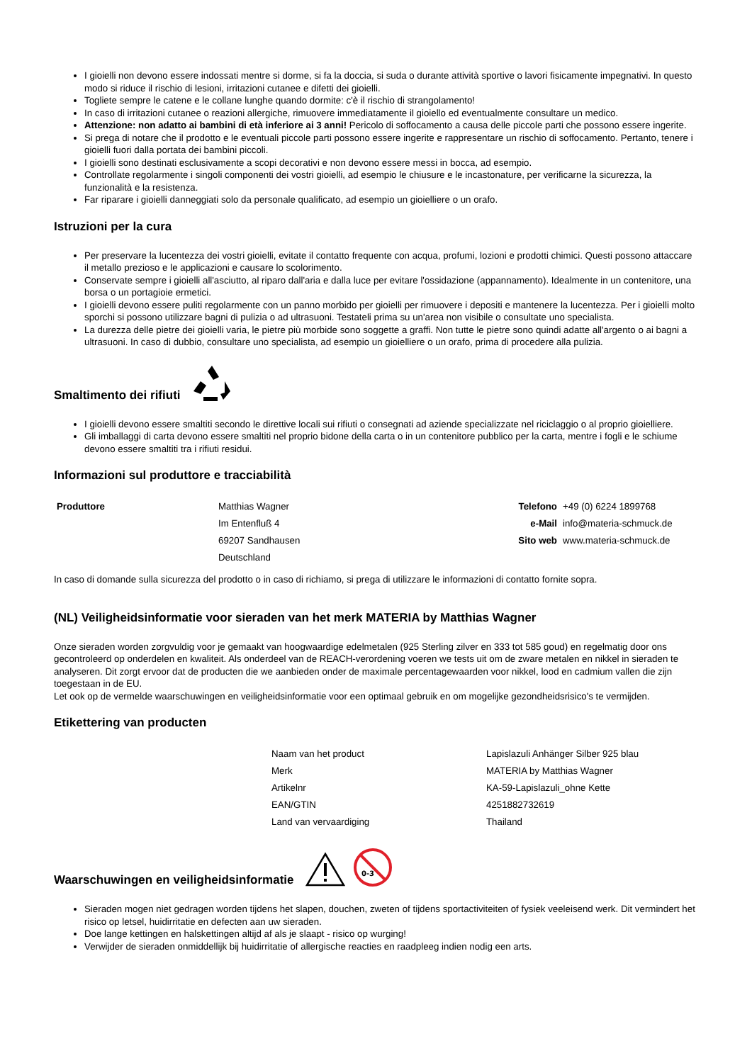I gioielli non devono essere indossati mentre si dorme, si fa la doccia, si suda o durante attività sportive o lavori fisicamente impegnativi. In questo modo si riduce il rischio di lesioni, irritazioni cutanee e difetti dei gioielli.
Togliete sempre le catene e le collane lunghe quando dormite: c'è il rischio di strangolamento!
In caso di irritazioni cutanee o reazioni allergiche, rimuovere immediatamente il gioiello ed eventualmente consultare un medico.
Attenzione: non adatto ai bambini di età inferiore ai 3 anni! Pericolo di soffocamento a causa delle piccole parti che possono essere ingerite.
Si prega di notare che il prodotto e le eventuali piccole parti possono essere ingerite e rappresentare un rischio di soffocamento. Pertanto, tenere i gioielli fuori dalla portata dei bambini piccoli.
I gioielli sono destinati esclusivamente a scopi decorativi e non devono essere messi in bocca, ad esempio.
Controllate regolarmente i singoli componenti dei vostri gioielli, ad esempio le chiusure e le incastonature, per verificarne la sicurezza, la funzionalità e la resistenza.
Far riparare i gioielli danneggiati solo da personale qualificato, ad esempio un gioielliere o un orafo.
Istruzioni per la cura
Per preservare la lucentezza dei vostri gioielli, evitate il contatto frequente con acqua, profumi, lozioni e prodotti chimici. Questi possono attaccare il metallo prezioso e le applicazioni e causare lo scolorimento.
Conservate sempre i gioielli all'asciutto, al riparo dall'aria e dalla luce per evitare l'ossidazione (appannamento). Idealmente in un contenitore, una borsa o un portagioie ermetici.
I gioielli devono essere puliti regolarmente con un panno morbido per gioielli per rimuovere i depositi e mantenere la lucentezza. Per i gioielli molto sporchi si possono utilizzare bagni di pulizia o ad ultrasuoni. Testateli prima su un'area non visibile o consultate uno specialista.
La durezza delle pietre dei gioielli varia, le pietre più morbide sono soggette a graffi. Non tutte le pietre sono quindi adatte all'argento o ai bagni a ultrasuoni. In caso di dubbio, consultare uno specialista, ad esempio un gioielliere o un orafo, prima di procedere alla pulizia.
Smaltimento dei rifiuti
I gioielli devono essere smaltiti secondo le direttive locali sui rifiuti o consegnati ad aziende specializzate nel riciclaggio o al proprio gioielliere.
Gli imballaggi di carta devono essere smaltiti nel proprio bidone della carta o in un contenitore pubblico per la carta, mentre i fogli e le schiume devono essere smaltiti tra i rifiuti residui.
Informazioni sul produttore e tracciabilità
| Produttore | Matthias Wagner | Telefono | +49 (0) 6224 1899768 |
| | Im Entenfluß 4 | e-Mail | info@materia-schmuck.de |
| | 69207 Sandhausen | Sito web | www.materia-schmuck.de |
| | Deutschland | | |
In caso di domande sulla sicurezza del prodotto o in caso di richiamo, si prega di utilizzare le informazioni di contatto fornite sopra.
(NL) Veiligheidsinformatie voor sieraden van het merk MATERIA by Matthias Wagner
Onze sieraden worden zorgvuldig voor je gemaakt van hoogwaardige edelmetalen (925 Sterling zilver en 333 tot 585 goud) en regelmatig door ons gecontroleerd op onderdelen en kwaliteit. Als onderdeel van de REACH-verordening voeren we tests uit om de zware metalen en nikkel in sieraden te analyseren. Dit zorgt ervoor dat de producten die we aanbieden onder de maximale percentagewaarden voor nikkel, lood en cadmium vallen die zijn toegestaan in de EU.
Let ook op de vermelde waarschuwingen en veiligheidsinformatie voor een optimaal gebruik en om mogelijke gezondheidsrisico's te vermijden.
Etikettering van producten
| Naam van het product | Lapislazuli Anhänger Silber 925 blau |
| Merk | MATERIA by Matthias Wagner |
| Artikelnr | KA-59-Lapislazuli_ohne Kette |
| EAN/GTIN | 4251882732619 |
| Land van vervaardiging | Thailand |
Waarschuwingen en veiligheidsinformatie
0-3
Sieraden mogen niet gedragen worden tijdens het slapen, douchen, zweten of tijdens sportactiviteiten of fysiek veeleisend werk. Dit vermindert het risico op letsel, huidirritatie en defecten aan uw sieraden.
Doe lange kettingen en halskettingen altijd af als je slaapt - risico op wurging!
Verwijder de sieraden onmiddellijk bij huidirritatie of allergische reacties en raadpleeg indien nodig een arts.